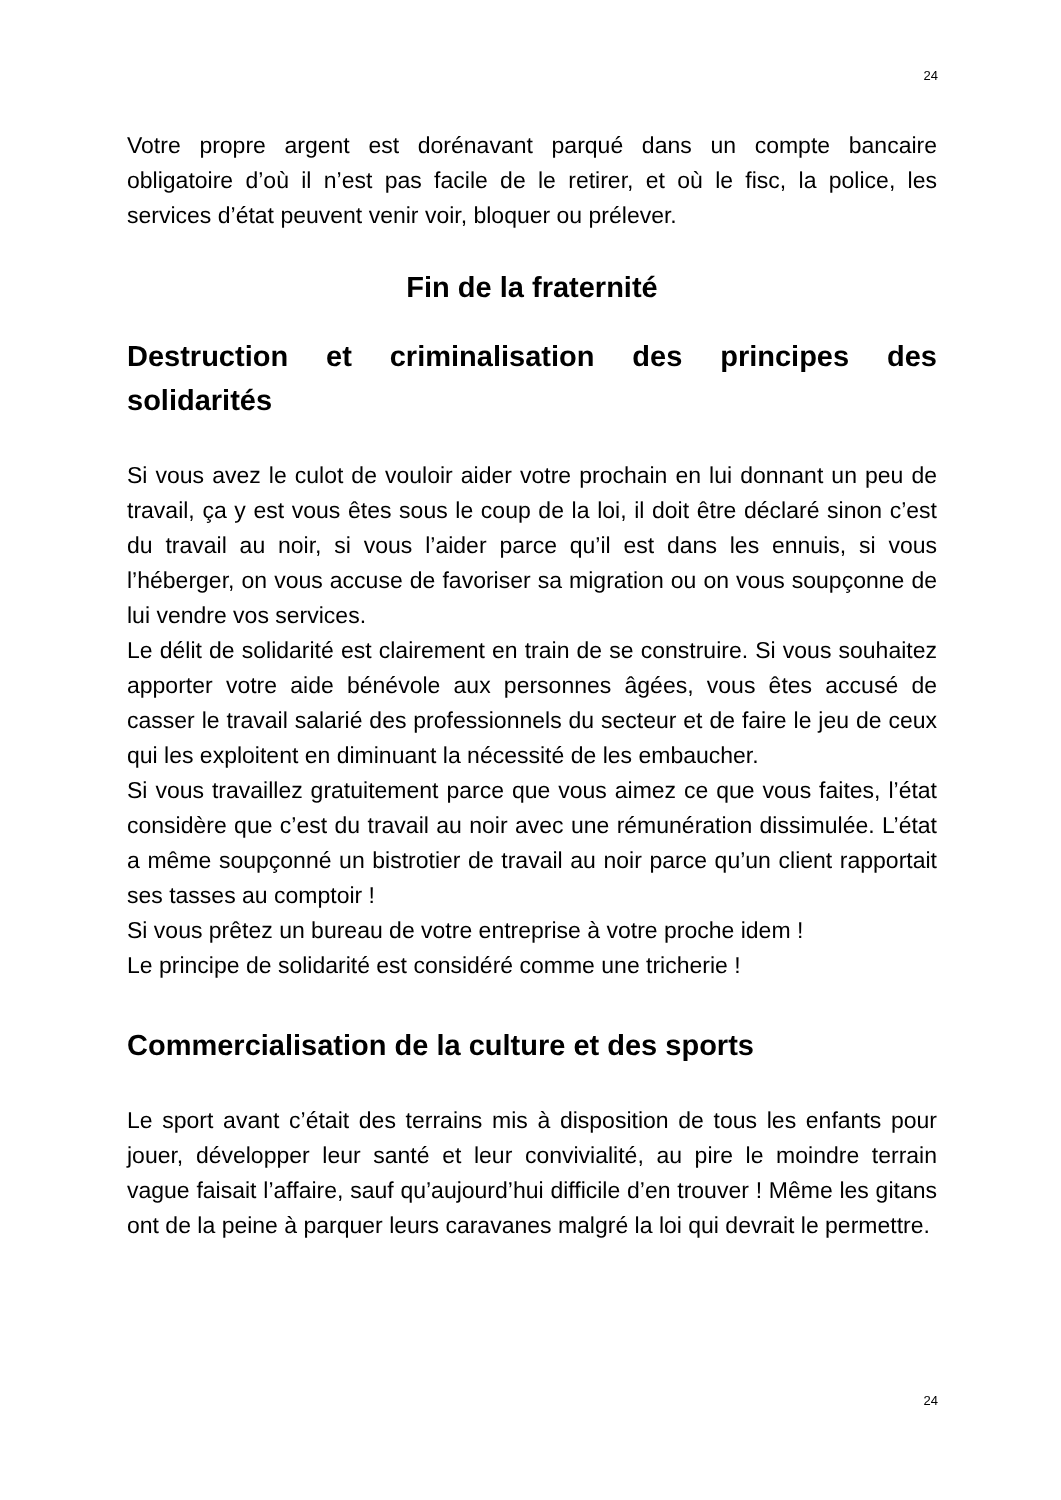24
Votre propre argent est dorénavant parqué dans un compte bancaire obligatoire d’où il n’est pas facile de le retirer, et où le fisc, la police, les services d’état peuvent venir voir, bloquer ou prélever.
Fin de la fraternité
Destruction et criminalisation des principes des solidarités
Si vous avez le culot de vouloir aider votre prochain en lui donnant un peu de travail, ça y est vous êtes sous le coup de la loi, il doit être déclaré sinon c’est du travail au noir, si vous l’aider parce qu’il est dans les ennuis, si vous l’héberger, on vous accuse de favoriser sa migration ou on vous soupçonne de lui vendre vos services.
Le délit de solidarité est clairement en train de se construire. Si vous souhaitez apporter votre aide bénévole aux personnes âgées, vous êtes accusé de casser le travail salarié des professionnels du secteur et de faire le jeu de ceux qui les exploitent en diminuant la nécessité de les embaucher.
Si vous travaillez gratuitement parce que vous aimez ce que vous faites, l’état considère que c’est du travail au noir avec une rémunération dissimulée. L’état a même soupçonné un bistrotier de travail au noir parce qu’un client rapportait ses tasses au comptoir !
Si vous prêtez un bureau de votre entreprise à votre proche idem !
Le principe de solidarité est considéré comme une tricherie !
Commercialisation de la culture et des sports
Le sport avant c’était des terrains mis à disposition de tous les enfants pour jouer, développer leur santé et leur convivialité, au pire le moindre terrain vague faisait l’affaire, sauf qu’aujourd’hui difficile d’en trouver ! Même les gitans ont de la peine à parquer leurs caravanes malgré la loi qui devrait le permettre.
24